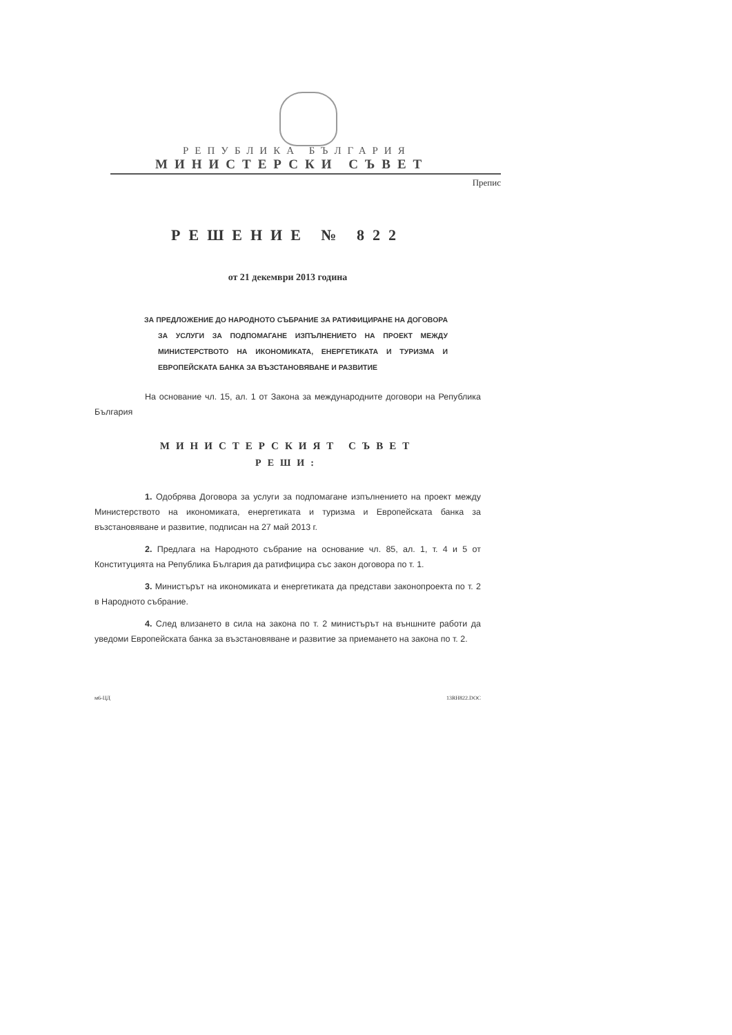РЕПУБЛИКА БЪЛГАРИЯ
МИНИСТЕРСКИ СЪВЕТ
Препис
РЕШЕНИЕ № 822
от 21 декември 2013 година
ЗА ПРЕДЛОЖЕНИЕ ДО НАРОДНОТО СЪБРАНИЕ ЗА РАТИФИЦИРАНЕ НА ДОГОВОРА ЗА УСЛУГИ ЗА ПОДПОМАГАНЕ ИЗПЪЛНЕНИЕТО НА ПРОЕКТ МЕЖДУ МИНИСТЕРСТВОТО НА ИКОНОМИКАТА, ЕНЕРГЕТИКАТА И ТУРИЗМА И ЕВРОПЕЙСКАТА БАНКА ЗА ВЪЗСТАНОВЯВАНЕ И РАЗВИТИЕ
На основание чл. 15, ал. 1 от Закона за международните договори на Република България
МИНИСТЕРСКИЯТ СЪВЕТ
РЕШИ:
1. Одобрява Договора за услуги за подпомагане изпълнението на проект между Министерството на икономиката, енергетиката и туризма и Европейската банка за възстановяване и развитие, подписан на 27 май 2013 г.
2. Предлага на Народното събрание на основание чл. 85, ал. 1, т. 4 и 5 от Конституцията на Република България да ратифицира със закон договора по т. 1.
3. Министърът на икономиката и енергетиката да представи законопроекта по т. 2 в Народното събрание.
4. След влизането в сила на закона по т. 2 министърът на външните работи да уведоми Европейската банка за възстановяване и развитие за приемането на закона по т. 2.
м6-ЦД 13RH822.DOC